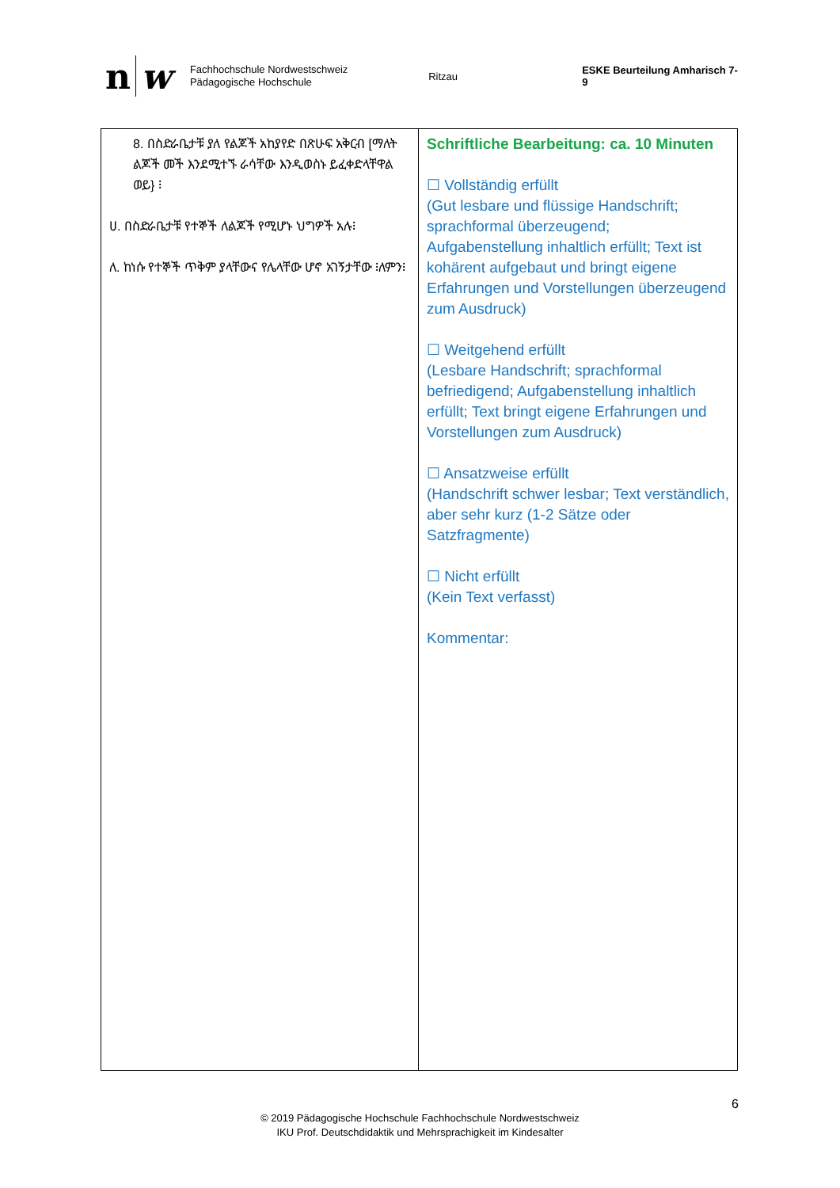n w
Fachhochschule Nordwestschweiz
Pädagogische Hochschule
Ritzau ESKE Beurteilung Amharisch 7-9
| 8. በስድራቤታቹ ያለ የልጆች አከያየድ በጽሁፍ አቅርብ [ማለት ልጆች መች እንደሚተኙ ራሳቸው እንዲወስኑ ይፈቀድላቸዋል ወይ} ፧ ሀ. በስድራቤታቹ የተኞች ለልጆች የሚሆኑ ህግዎች አሉ፧ ለ. ከነሱ የተኞች ጥቅም ያላቸውና የሌላቸው ሆኖ አገኝታቸው ፧ለምን፧ | Schriftliche Bearbeitung: ca. 10 Minuten ☐ Vollständig erfüllt (Gut lesbare und flüssige Handschrift; sprachformal überzeugend; Aufgabenstellung inhaltlich erfüllt; Text ist kohärent aufgebaut und bringt eigene Erfahrungen und Vorstellungen überzeugend zum Ausdruck) ☐ Weitgehend erfüllt (Lesbare Handschrift; sprachformal befriedigend; Aufgabenstellung inhaltlich erfüllt; Text bringt eigene Erfahrungen und Vorstellungen zum Ausdruck) ☐ Ansatzweise erfüllt (Handschrift schwer lesbar; Text verständlich, aber sehr kurz (1-2 Sätze oder Satzfragmente) ☐ Nicht erfüllt (Kein Text verfasst) Kommentar: |
6
© 2019 Pädagogische Hochschule Fachhochschule Nordwestschweiz
IKU Prof. Deutschdidaktik und Mehrsprachigkeit im Kindesalter